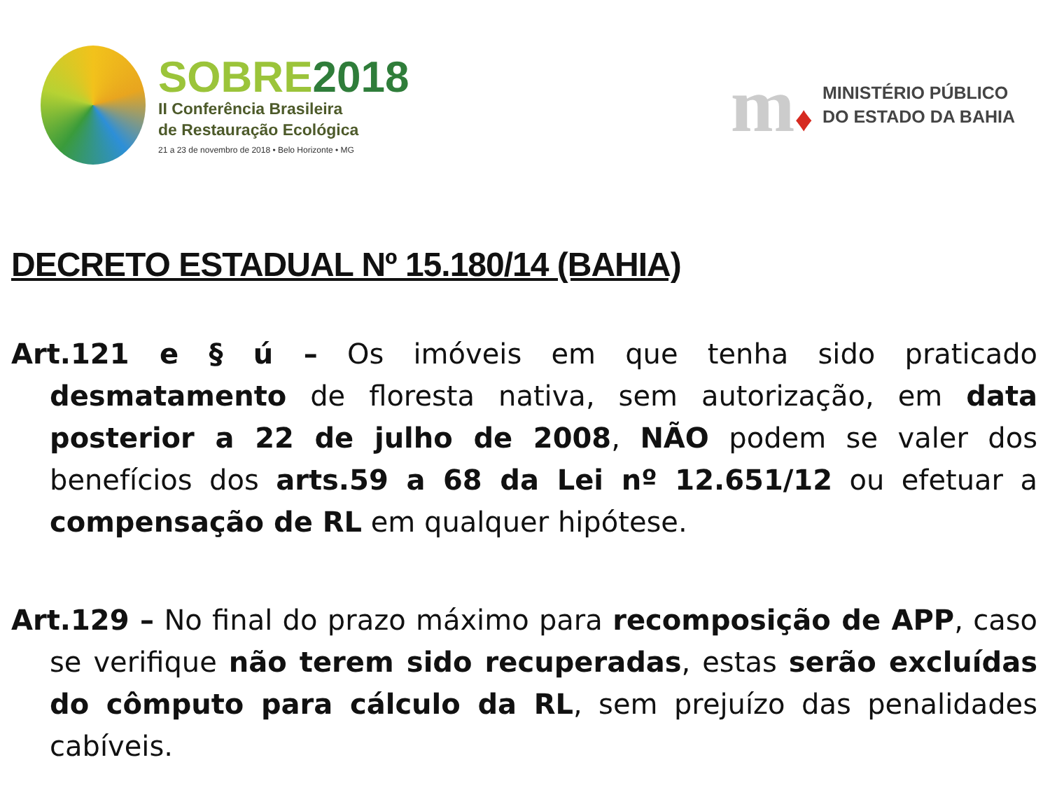SOBRE2018
II Conferência Brasileira
de Restauração Ecológica
21 a 23 de novembro de 2018 • Belo Horizonte • MG
m♦
MINISTÉRIO PÚBLICO
DO ESTADO DA BAHIA
DECRETO ESTADUAL Nº 15.180/14 (BAHIA)
Art.121 e § ú – Os imóveis em que tenha sido praticado desmatamento de floresta nativa, sem autorização, em data posterior a 22 de julho de 2008, NÃO podem se valer dos benefícios dos arts.59 a 68 da Lei nº 12.651/12 ou efetuar a compensação de RL em qualquer hipótese.
Art.129 – No final do prazo máximo para recomposição de APP, caso se verifique não terem sido recuperadas, estas serão excluídas do cômputo para cálculo da RL, sem prejuízo das penalidades cabíveis.